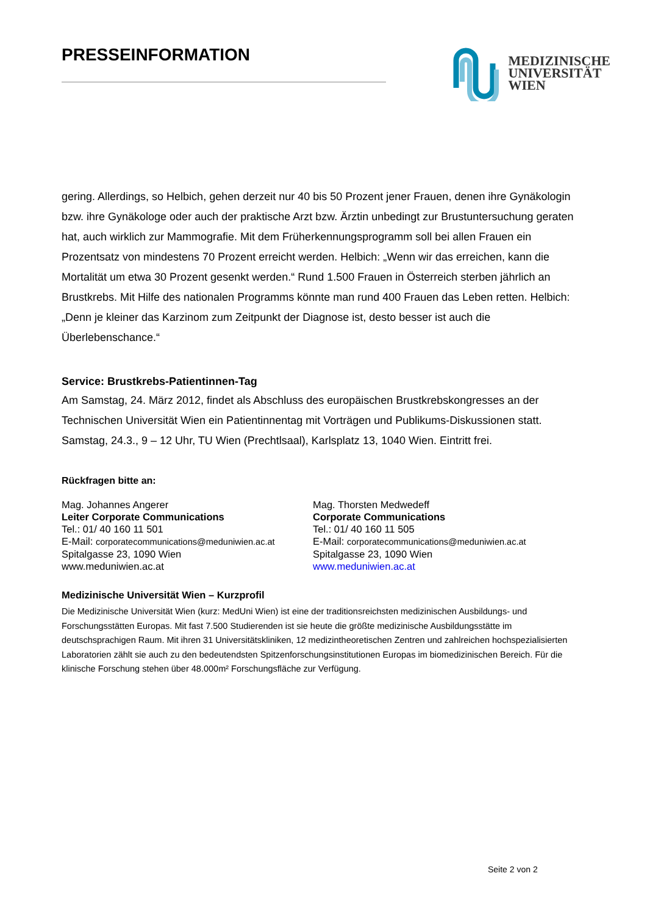PRESSEINFORMATION
MEDIZINISCHE
UNIVERSITÄT
WIEN
gering. Allerdings, so Helbich, gehen derzeit nur 40 bis 50 Prozent jener Frauen, denen ihre Gynäkologin bzw. ihre Gynäkologe oder auch der praktische Arzt bzw. Ärztin unbedingt zur Brustuntersuchung geraten hat, auch wirklich zur Mammografie. Mit dem Früherkennungsprogramm soll bei allen Frauen ein Prozentsatz von mindestens 70 Prozent erreicht werden. Helbich: „Wenn wir das erreichen, kann die Mortalität um etwa 30 Prozent gesenkt werden.“ Rund 1.500 Frauen in Österreich sterben jährlich an Brustkrebs. Mit Hilfe des nationalen Programms könnte man rund 400 Frauen das Leben retten. Helbich: „Denn je kleiner das Karzinom zum Zeitpunkt der Diagnose ist, desto besser ist auch die Überlebenschance.“
Service: Brustkrebs-Patientinnen-Tag
Am Samstag, 24. März 2012, findet als Abschluss des europäischen Brustkrebskongresses an der Technischen Universität Wien ein Patientinnentag mit Vorträgen und Publikums-Diskussionen statt. Samstag, 24.3., 9 – 12 Uhr, TU Wien (Prechtlsaal), Karlsplatz 13, 1040 Wien. Eintritt frei.
Rückfragen bitte an:
Mag. Johannes Angerer
Leiter Corporate Communications
Tel.: 01/ 40 160 11 501
E-Mail: corporatecommunications@meduniwien.ac.at
Spitalgasse 23, 1090 Wien
www.meduniwien.ac.at
Mag. Thorsten Medwedeff
Corporate Communications
Tel.: 01/ 40 160 11 505
E-Mail: corporatecommunications@meduniwien.ac.at
Spitalgasse 23, 1090 Wien
www.meduniwien.ac.at
Medizinische Universität Wien – Kurzprofil
Die Medizinische Universität Wien (kurz: MedUni Wien) ist eine der traditionsreichsten medizinischen Ausbildungs- und Forschungsstätten Europas. Mit fast 7.500 Studierenden ist sie heute die größte medizinische Ausbildungsstätte im deutschsprachigen Raum. Mit ihren 31 Universitätskliniken, 12 medizintheoretischen Zentren und zahlreichen hochspezialisierten Laboratorien zählt sie auch zu den bedeutendsten Spitzenforschungsinstitutionen Europas im biomedizinischen Bereich. Für die klinische Forschung stehen über 48.000m² Forschungsfläche zur Verfügung.
Seite 2 von 2